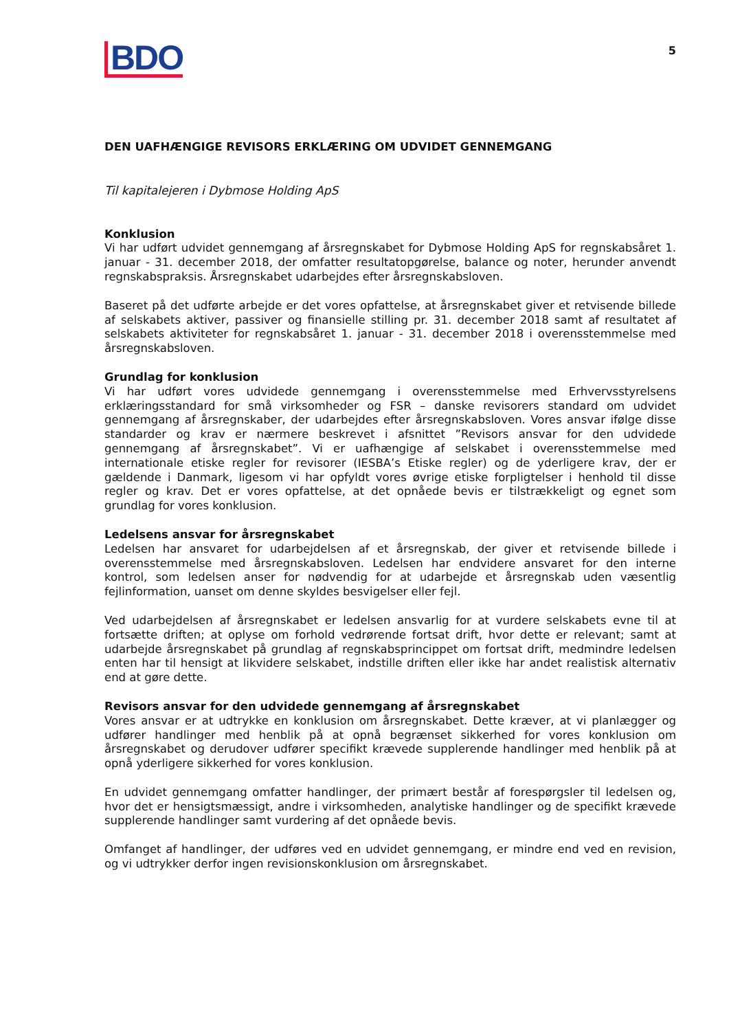BDO
5
DEN UAFHÆNGIGE REVISORS ERKLÆRING OM UDVIDET GENNEMGANG
Til kapitalejeren i Dybmose Holding ApS
Konklusion
Vi har udført udvidet gennemgang af årsregnskabet for Dybmose Holding ApS for regnskabsåret 1. januar - 31. december 2018, der omfatter resultatopgørelse, balance og noter, herunder anvendt regnskabspraksis. Årsregnskabet udarbejdes efter årsregnskabsloven.
Baseret på det udførte arbejde er det vores opfattelse, at årsregnskabet giver et retvisende billede af selskabets aktiver, passiver og finansielle stilling pr. 31. december 2018 samt af resultatet af selskabets aktiviteter for regnskabsåret 1. januar - 31. december 2018 i overensstemmelse med årsregnskabsloven.
Grundlag for konklusion
Vi har udført vores udvidede gennemgang i overensstemmelse med Erhvervsstyrelsens erklæringsstandard for små virksomheder og FSR – danske revisorers standard om udvidet gennemgang af årsregnskaber, der udarbejdes efter årsregnskabsloven. Vores ansvar ifølge disse standarder og krav er nærmere beskrevet i afsnittet ”Revisors ansvar for den udvidede gennemgang af årsregnskabet”. Vi er uafhængige af selskabet i overensstemmelse med internationale etiske regler for revisorer (IESBA’s Etiske regler) og de yderligere krav, der er gældende i Danmark, ligesom vi har opfyldt vores øvrige etiske forpligtelser i henhold til disse regler og krav. Det er vores opfattelse, at det opnåede bevis er tilstrækkeligt og egnet som grundlag for vores konklusion.
Ledelsens ansvar for årsregnskabet
Ledelsen har ansvaret for udarbejdelsen af et årsregnskab, der giver et retvisende billede i overensstemmelse med årsregnskabsloven. Ledelsen har endvidere ansvaret for den interne kontrol, som ledelsen anser for nødvendig for at udarbejde et årsregnskab uden væsentlig fejlinformation, uanset om denne skyldes besvigelser eller fejl.
Ved udarbejdelsen af årsregnskabet er ledelsen ansvarlig for at vurdere selskabets evne til at fortsætte driften; at oplyse om forhold vedrørende fortsat drift, hvor dette er relevant; samt at udarbejde årsregnskabet på grundlag af regnskabsprincippet om fortsat drift, medmindre ledelsen enten har til hensigt at likvidere selskabet, indstille driften eller ikke har andet realistisk alternativ end at gøre dette.
Revisors ansvar for den udvidede gennemgang af årsregnskabet
Vores ansvar er at udtrykke en konklusion om årsregnskabet. Dette kræver, at vi planlægger og udfører handlinger med henblik på at opnå begrænset sikkerhed for vores konklusion om årsregnskabet og derudover udfører specifikt krævede supplerende handlinger med henblik på at opnå yderligere sikkerhed for vores konklusion.
En udvidet gennemgang omfatter handlinger, der primært består af forespørgsler til ledelsen og, hvor det er hensigtsmæssigt, andre i virksomheden, analytiske handlinger og de specifikt krævede supplerende handlinger samt vurdering af det opnåede bevis.
Omfanget af handlinger, der udføres ved en udvidet gennemgang, er mindre end ved en revision, og vi udtrykker derfor ingen revisionskonklusion om årsregnskabet.